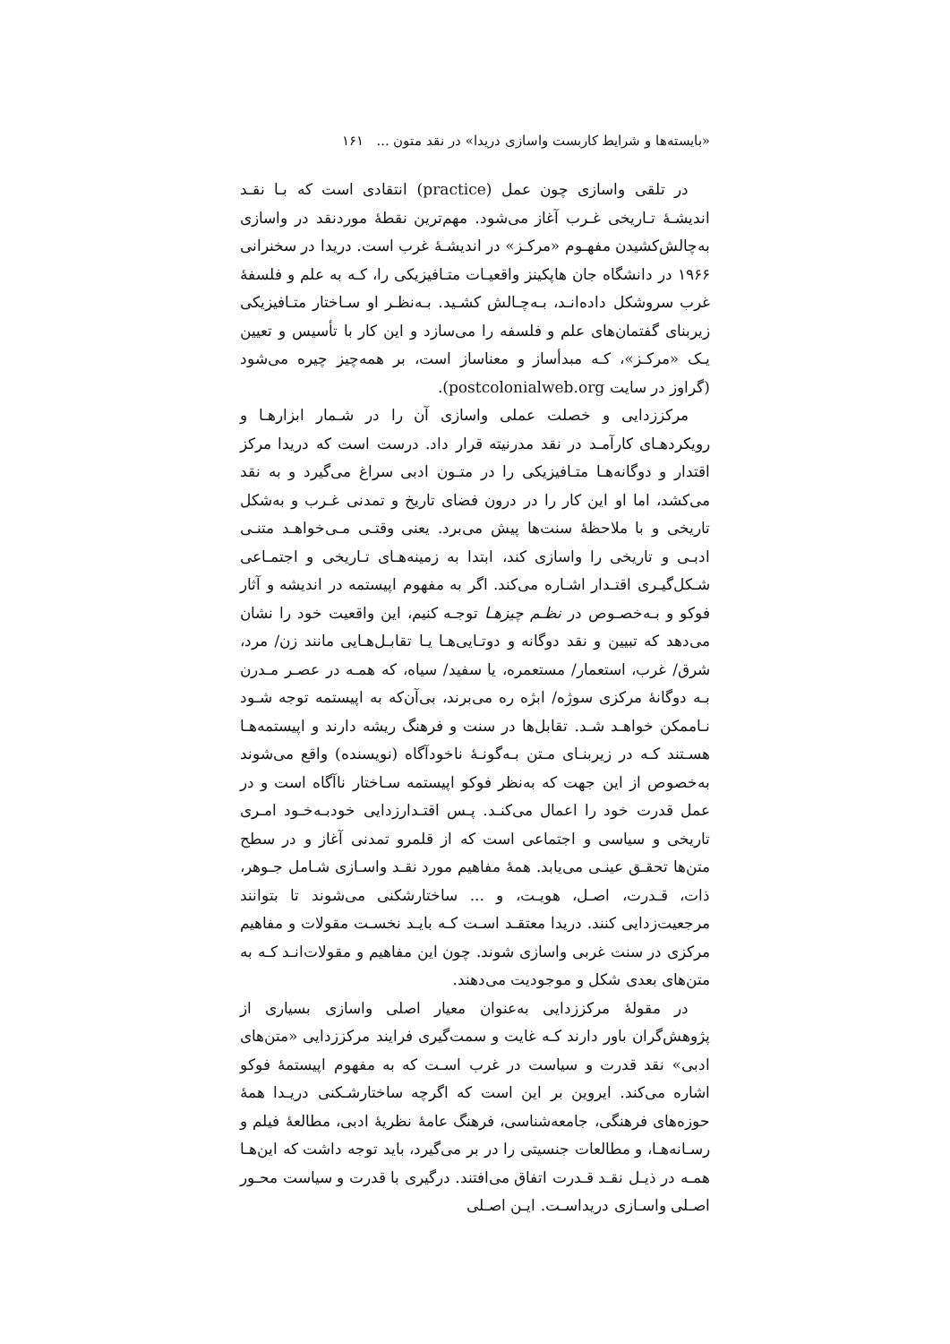«بایسته‌ها و شرایط کاربست واسازی دریدا» در نقد متون ... ۱۶۱
در تلقی واسازی چون عمل (practice) انتقادی است که بـا نقـد اندیشـهٔ تـاریخی غـرب آغاز می‌شود. مهم‌ترین نقطهٔ موردنقد در واسازی به‌چالش‌کشیدن مفهـوم «مرکـز» در اندیشـهٔ غرب است. دریدا در سخنرانی ۱۹۶۶ در دانشگاه جان هاپکینز واقعیـات متـافیزیکی را، کـه به علم و فلسفهٔ غرب سروشکل داده‌انـد، بـه‌چـالش کشـید. بـه‌نظـر او سـاختار متـافیزیکی زیربنای گفتمان‌های علم و فلسفه را می‌سازد و این کار با تأسیس و تعیین یـک «مرکـز»، کـه مبدأساز و معناساز است، بر همه‌چیز چیره می‌شود (گراوز در سایت postcolonialweb.org).
مرکززدایی و خصلت عملی واسازی آن را در شـمار ابزارهـا و رویکردهـای کارآمـد در نقد مدرنیته قرار داد. درست است که دریدا مرکز اقتدار و دوگانه‌هـا متـافیزیکی را در متـون ادبی سراغ می‌گیرد و به نقد می‌کشد، اما او این کار را در درون فضای تاریخ و تمدنی غـرب و به‌شکل تاریخی و با ملاحظهٔ سنت‌ها پیش می‌برد. یعنی وقتـی مـی‌خواهـد متنـی ادبـی و تاریخی را واسازی کند، ابتدا به زمینه‌هـای تـاریخی و اجتمـاعی شـکل‌گیـری اقتـدار اشـاره می‌کند. اگر به مفهوم اپیستمه در اندیشه و آثار فوکو و بـه‌خصـوص در نظـم چیزهـا توجـه کنیم، این واقعیت خود را نشان می‌دهد که تبیین و نقد دوگانه و دوتـایی‌هـا یـا تقابـل‌هـایی مانند زن/ مرد، شرق/ غرب، استعمار/ مستعمره، یا سفید/ سیاه، که همـه در عصـر مـدرن بـه دوگانهٔ مرکزی سوژه/ ابژه ره می‌برند، بی‌آن‌که به اپیستمه توجه شـود نـاممکن خواهـد شـد. تقابل‌ها در سنت و فرهنگ ریشه دارند و اپیستمه‌هـا هسـتند کـه در زیربنـای مـتن بـه‌گونـهٔ ناخودآگاه (نویسنده) واقع می‌شوند به‌خصوص از این جهت که به‌نظر فوکو اپیستمه سـاختار ناآگاه است و در عمل قدرت خود را اعمال می‌کنـد. پـس اقتـدارزدایی خودبـه‌خـود امـری تاریخی و سیاسی و اجتماعی است که از قلمرو تمدنی آغاز و در سطح متن‌ها تحقـق عینـی می‌یابد. همهٔ مفاهیم مورد نقـد واسـازی شـامل جـوهر، ذات، قـدرت، اصـل، هویـت، و ... ساختارشکنی می‌شوند تا بتوانند مرجعیت‌زدایی کنند. دریدا معتقـد اسـت کـه بایـد نخسـت مقولات و مفاهیم مرکزی در سنت غربی واسازی شوند. چون این مفاهیم و مقولات‌انـد کـه به متن‌های بعدی شکل و موجودیت می‌دهند.
در مقولهٔ مرکززدایی به‌عنوان معیار اصلی واسازی بسیاری از پژوهش‌گران باور دارند کـه غایت و سمت‌گیری فرایند مرکززدایی «متن‌های ادبی» نقد قدرت و سیاست در غرب اسـت که به مفهوم اپیستمهٔ فوکو اشاره می‌کند. ایروین بر این است که اگرچه ساختارشـکنی دریـدا همهٔ حوزه‌های فرهنگی، جامعه‌شناسی، فرهنگ عامهٔ نظریهٔ ادبی، مطالعهٔ فیلم و رسـانه‌هـا، و مطالعات جنسیتی را در بر می‌گیرد، باید توجه داشت که این‌هـا همـه در ذیـل نقـد قـدرت اتفاق می‌افتند. درگیری با قدرت و سیاست محـور اصـلی واسـازی دریداسـت. ایـن اصـلی